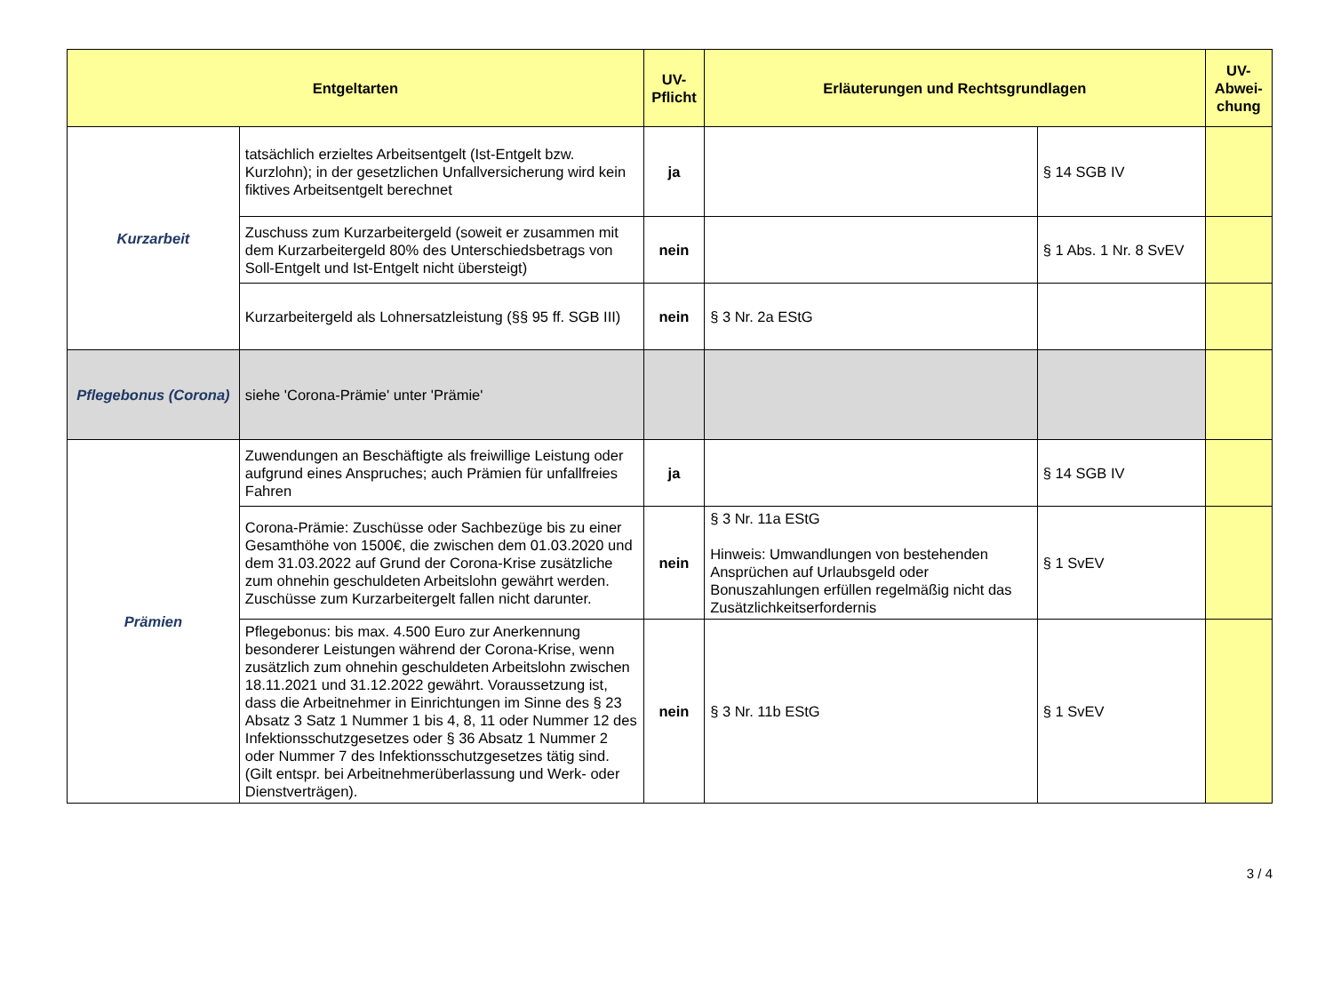| Entgeltarten | | UV-Pflicht | Erläuterungen und Rechtsgrundlagen | | UV-Abwei-chung |
| --- | --- | --- | --- | --- | --- |
| Kurzarbeit | tatsächlich erzieltes Arbeitsentgelt (Ist-Entgelt bzw. Kurzlohn); in der gesetzlichen Unfallversicherung wird kein fiktives Arbeitsentgelt berechnet | ja | | § 14 SGB IV | |
| | Zuschuss zum Kurzarbeitergeld (soweit er zusammen mit dem Kurzarbeitergeld 80% des Unterschiedsbetrags von Soll-Entgelt und Ist-Entgelt nicht übersteigt) | nein | | § 1 Abs. 1 Nr. 8 SvEV | |
| | Kurzarbeitergeld als Lohnersatzleistung (§§ 95 ff. SGB III) | nein | § 3 Nr. 2a EStG | | |
| Pflegebonus (Corona) | siehe 'Corona-Prämie' unter 'Prämie' | | | | |
| Prämien | Zuwendungen an Beschäftigte als freiwillige Leistung oder aufgrund eines Anspruches; auch Prämien für unfallfreies Fahren | ja | | § 14 SGB IV | |
| | Corona-Prämie: Zuschüsse oder Sachbezüge bis zu einer Gesamthöhe von 1500€, die zwischen dem 01.03.2020 und dem 31.03.2022 auf Grund der Corona-Krise zusätzliche zum ohnehin geschuldeten Arbeitslohn gewährt werden. Zuschüsse zum Kurzarbeitergelt fallen nicht darunter. | nein | § 3 Nr. 11a EStG Hinweis: Umwandlungen von bestehenden Ansprüchen auf Urlaubsgeld oder Bonuszahlungen erfüllen regelmäßig nicht das Zusätzlichkeitserfordernis | § 1 SvEV | |
| | Pflegebonus: bis max. 4.500 Euro zur Anerkennung besonderer Leistungen während der Corona-Krise, wenn zusätzlich zum ohnehin geschuldeten Arbeitslohn zwischen 18.11.2021 und 31.12.2022 gewährt. Voraussetzung ist, dass die Arbeitnehmer in Einrichtungen im Sinne des § 23 Absatz 3 Satz 1 Nummer 1 bis 4, 8, 11 oder Nummer 12 des Infektionsschutzgesetzes oder § 36 Absatz 1 Nummer 2 oder Nummer 7 des Infektionsschutzgesetzes tätig sind. (Gilt entspr. bei Arbeitnehmerüberlassung und Werk- oder Dienstverträgen). | nein | § 3 Nr. 11b EStG | § 1 SvEV | |
3 / 4